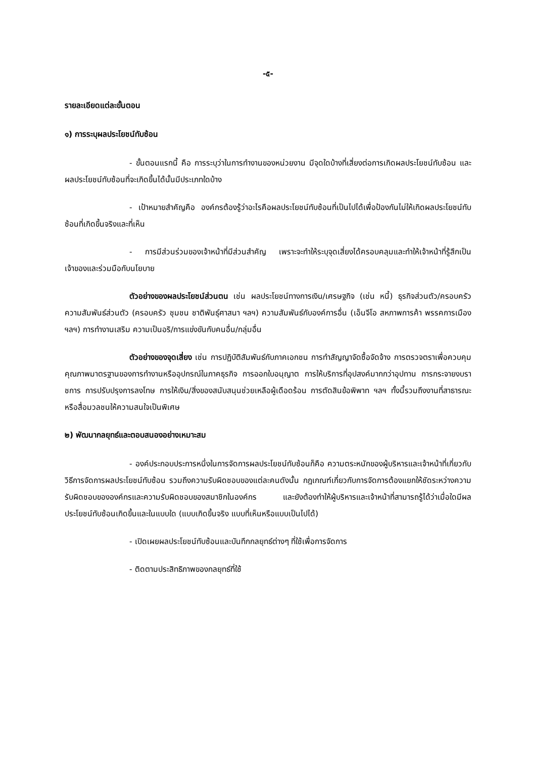-๕-
รายละเอียดแต่ละขั้นตอน
๑) การระบุผลประโยชน์ทับซ้อน
- ขั้นตอนแรกนี้ คือ การระบุว่าในการทำงานของหน่วยงาน มีจุดใดบ้างที่เสี่ยงต่อการเกิดผลประโยชน์ทับซ้อน และผลประโยชน์ทับซ้อนที่จะเกิดขึ้นได้นั้นมีประเภทใดบ้าง
- เป้าหมายสำคัญคือ องค์กรต้องรู้ว่าอะไรคือผลประโยชน์ทับซ้อนที่เป็นไปได้เพื่อป้องกันไม่ให้เกิดผลประโยชน์ทับซ้อนที่เกิดขึ้นจริงและที่เห็น
- การมีส่วนร่วมของเจ้าหน้าที่มีส่วนสำคัญ เพราะจะทำให้ระบุจุดเสี่ยงได้ครอบคลุมและทำให้เจ้าหน้าที่รู้สึกเป็นเจ้าของและร่วมมือกับนโยบาย
ตัวอย่างของผลประโยชน์ส่วนตน เช่น ผลประโยชน์ทางการเงิน/เศรษฐกิจ (เช่น หนี้) ธุรกิจส่วนตัว/ครอบครัว ความสัมพันธ์ส่วนตัว (ครอบครัว ชุมชน ชาติพันธุ์ศาสนา ฯลฯ) ความสัมพันธ์กับองค์การอื่น (เอ็นจีโอ สหภาพการค้า พรรคการเมือง ฯลฯ) การทำงานเสริม ความเป็นอริ/การแข่งขันกับคนอื่น/กลุ่มอื่น
ตัวอย่างของจุดเสี่ยง เช่น การปฏิบัติสัมพันธ์กับภาคเอกชน การทำสัญญาจัดซื้อจัดจ้าง การตรวจตราเพื่อควบคุมคุณภาพมาตรฐานของการทำงานหรืออุปกรณ์ในภาคธุรกิจ การออกใบอนุญาต การให้บริการที่อุปสงค์มากกว่าอุปทาน การกระจายงบราชการ การปรับปรุงการลงโทษ การให้เงิน/สิ่งของสนับสนุนช่วยเหลือผู้เดือดร้อน การตัดสินข้อพิพาท ฯลฯ ทั้งนี้รวมถึงงานที่สาธารณะหรือสื่อมวลชนให้ความสนใจเป็นพิเศษ
๒) พัฒนากลยุทธ์และตอบสนองอย่างเหมาะสม
- องค์ประกอบประการหนึ่งในการจัดการผลประโยชน์ทับซ้อนก็คือ ความตระหนักของผู้บริหารและเจ้าหน้าที่เกี่ยวกับวิธีการจัดการผลประโยชน์ทับซ้อน รวมถึงความรับผิดชอบของแต่ละคนดังนั้น กฎเกณฑ์เกี่ยวกับการจัดการต้องแยกให้ชัดระหว่างความรับผิดชอบขององค์กรและความรับผิดชอบของสมาชิกในองค์กร และยังต้องทำให้ผู้บริหารและเจ้าหน้าที่สามารถรู้ได้ว่าเมื่อใดมีผลประโยชน์ทับซ้อนเกิดขึ้นและในแบบใด (แบบเกิดขึ้นจริง แบบที่เห็นหรือแบบเป็นไปได้)
- เปิดเผยผลประโยชน์ทับซ้อนและบันทึกกลยุทธ์ต่างๆ ที่ใช้เพื่อการจัดการ
- ติดตามประสิทธิภาพของกลยุทธ์ที่ใช้